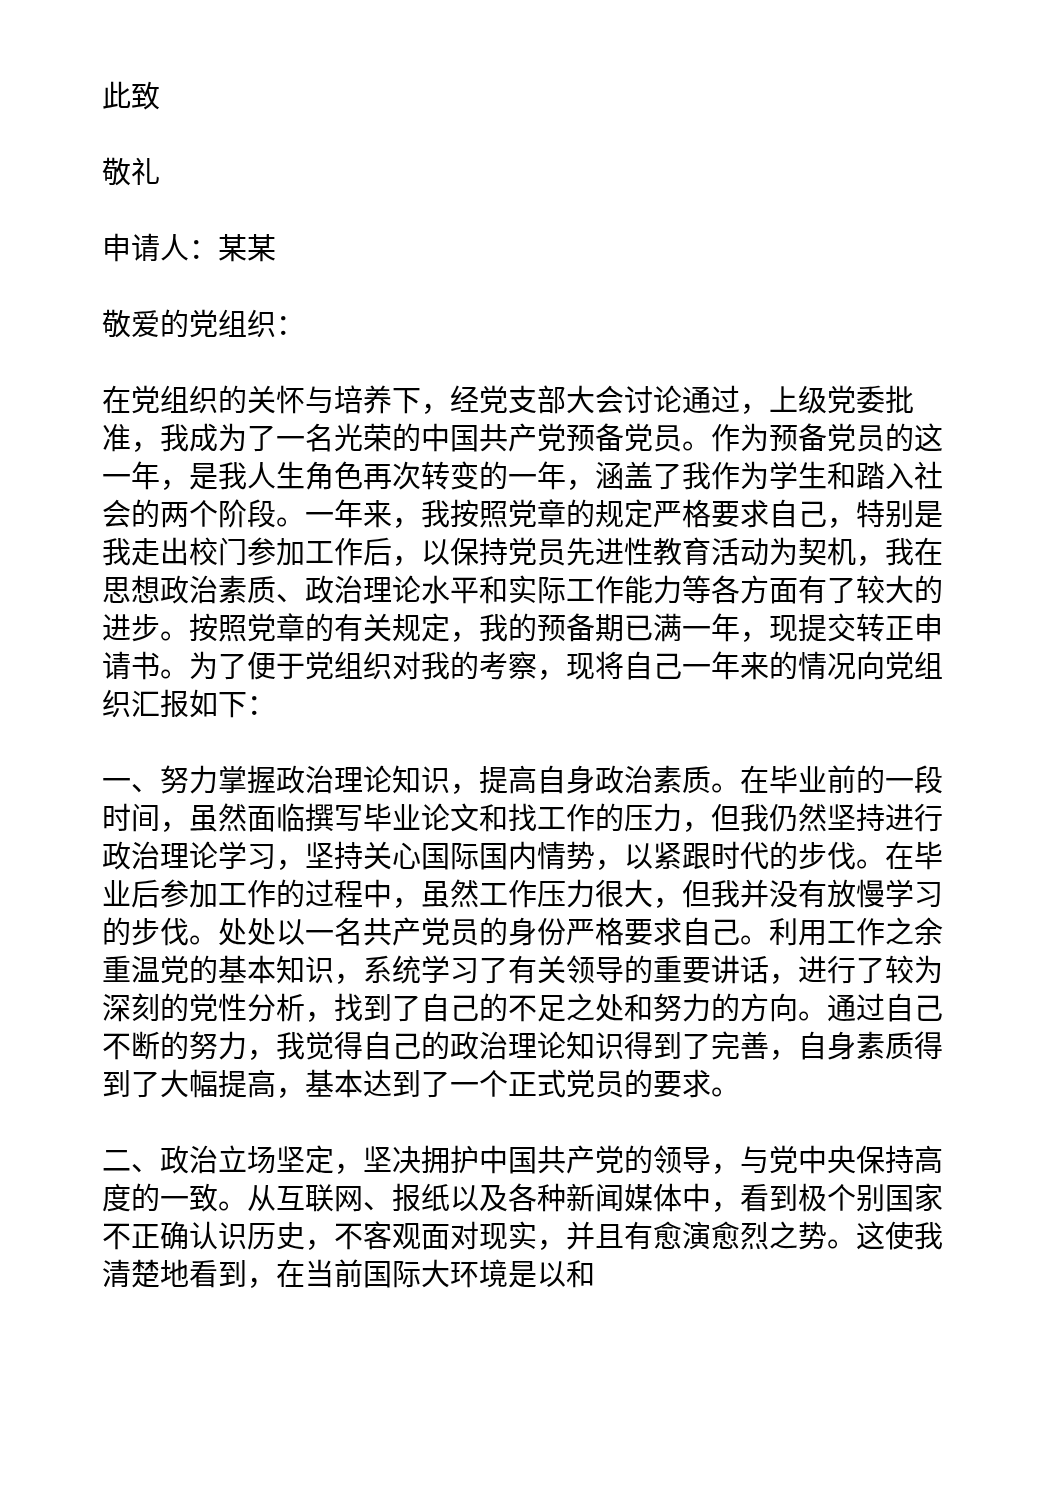此致
敬礼
申请人：某某
敬爱的党组织：
在党组织的关怀与培养下，经党支部大会讨论通过，上级党委批准，我成为了一名光荣的中国共产党预备党员。作为预备党员的这一年，是我人生角色再次转变的一年，涵盖了我作为学生和踏入社会的两个阶段。一年来，我按照党章的规定严格要求自己，特别是我走出校门参加工作后，以保持党员先进性教育活动为契机，我在思想政治素质、政治理论水平和实际工作能力等各方面有了较大的进步。按照党章的有关规定，我的预备期已满一年，现提交转正申请书。为了便于党组织对我的考察，现将自己一年来的情况向党组织汇报如下：
一、努力掌握政治理论知识，提高自身政治素质。在毕业前的一段时间，虽然面临撰写毕业论文和找工作的压力，但我仍然坚持进行政治理论学习，坚持关心国际国内情势，以紧跟时代的步伐。在毕业后参加工作的过程中，虽然工作压力很大，但我并没有放慢学习的步伐。处处以一名共产党员的身份严格要求自己。利用工作之余重温党的基本知识，系统学习了有关领导的重要讲话，进行了较为深刻的党性分析，找到了自己的不足之处和努力的方向。通过自己不断的努力，我觉得自己的政治理论知识得到了完善，自身素质得到了大幅提高，基本达到了一个正式党员的要求。
二、政治立场坚定，坚决拥护中国共产党的领导，与党中央保持高度的一致。从互联网、报纸以及各种新闻媒体中，看到极个别国家不正确认识历史，不客观面对现实，并且有愈演愈烈之势。这使我清楚地看到，在当前国际大环境是以和